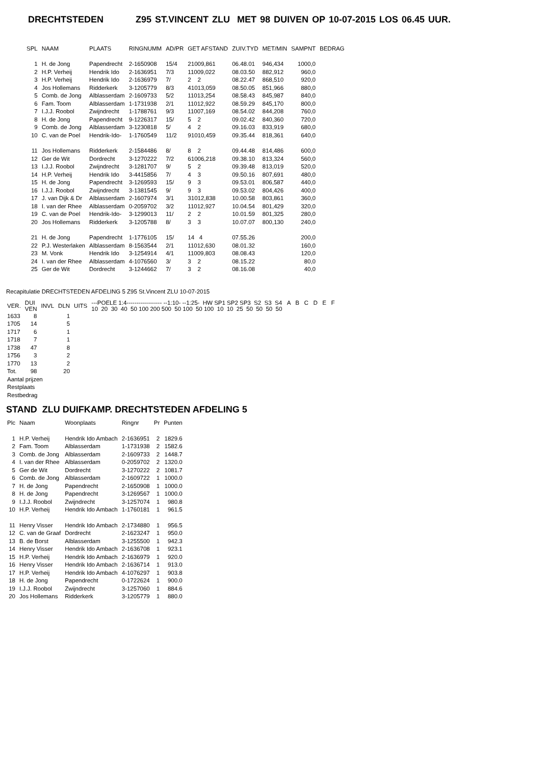DRECHTSTEDEN Z95 ST.VINCENT ZLU MET 98 DUIVEN OP 10-07-2015 LOS 06.45 UUR.
| SPL | NAAM | PLAATS | RINGNUMM | AD/PR | GET AFSTAND | ZUIV.TYD | MET/MIN | SAMPNT | BEDRAG |
| --- | --- | --- | --- | --- | --- | --- | --- | --- | --- |
| 1 | H. de Jong | Papendrecht | 2-1650908 | 15/4 | 21009,861 | 06.48.01 | 946,434 | 1000,0 | |
| 2 | H.P. Verheij | Hendrik Ido | 2-1636951 | 7/3 | 11009,022 | 08.03.50 | 882,912 | 960,0 | |
| 3 | H.P. Verheij | Hendrik Ido | 2-1636979 | 7/ | 2 2 | 08.22.47 | 868,510 | 920,0 | |
| 4 | Jos Hollemans | Ridderkerk | 3-1205779 | 8/3 | 41013,059 | 08.50.05 | 851,966 | 880,0 | |
| 5 | Comb. de Jong | Alblasserdam | 2-1609733 | 5/2 | 11013,254 | 08.58.43 | 845,987 | 840,0 | |
| 6 | Fam. Toom | Alblasserdam | 1-1731938 | 2/1 | 11012,922 | 08.59.29 | 845,170 | 800,0 | |
| 7 | I.J.J. Roobol | Zwijndrecht | 1-1788761 | 9/3 | 11007,169 | 08.54.02 | 844,208 | 760,0 | |
| 8 | H. de Jong | Papendrecht | 9-1226317 | 15/ | 5 2 | 09.02.42 | 840,360 | 720,0 | |
| 9 | Comb. de Jong | Alblasserdam | 3-1230818 | 5/ | 4 2 | 09.16.03 | 833,919 | 680,0 | |
| 10 | C. van de Poel | Hendrik-Ido- | 1-1760549 | 11/2 | 91010,459 | 09.35.44 | 818,361 | 640,0 | |
| 11 | Jos Hollemans | Ridderkerk | 2-1584486 | 8/ | 8 2 | 09.44.48 | 814,486 | 600,0 | |
| 12 | Ger de Wit | Dordrecht | 3-1270222 | 7/2 | 61006,218 | 09.38.10 | 813,324 | 560,0 | |
| 13 | I.J.J. Roobol | Zwijndrecht | 3-1281707 | 9/ | 5 2 | 09.39.48 | 813,019 | 520,0 | |
| 14 | H.P. Verheij | Hendrik Ido | 3-4415856 | 7/ | 4 3 | 09.50.16 | 807,691 | 480,0 | |
| 15 | H. de Jong | Papendrecht | 3-1269593 | 15/ | 9 3 | 09.53.01 | 806,587 | 440,0 | |
| 16 | I.J.J. Roobol | Zwijndrecht | 3-1381545 | 9/ | 9 3 | 09.53.02 | 804,426 | 400,0 | |
| 17 | J. van Dijk & Dr | Alblasserdam | 2-1607974 | 3/1 | 31012,838 | 10.00.58 | 803,861 | 360,0 | |
| 18 | I. van der Rhee | Alblasserdam | 0-2059702 | 3/2 | 11012,927 | 10.04.54 | 801,429 | 320,0 | |
| 19 | C. van de Poel | Hendrik-Ido- | 3-1299013 | 11/ | 2 2 | 10.01.59 | 801,325 | 280,0 | |
| 20 | Jos Hollemans | Ridderkerk | 3-1205788 | 8/ | 3 3 | 10.07.07 | 800,130 | 240,0 | |
| 21 | H. de Jong | Papendrecht | 1-1776105 | 15/ | 14 4 | 07.55.26 | | 200,0 | |
| 22 | P.J. Westerlaken | Alblasserdam | 8-1563544 | 2/1 | 11012,630 | 08.01.32 | | 160,0 | |
| 23 | M. Vonk | Hendrik Ido | 3-1254914 | 4/1 | 11009,803 | 08.08.43 | | 120,0 | |
| 24 | I. van der Rhee | Alblasserdam | 4-1076560 | 3/ | 3 2 | 08.15.22 | | 80,0 | |
| 25 | Ger de Wit | Dordrecht | 3-1244662 | 7/ | 3 2 | 08.16.08 | | 40,0 | |
Recapitulatie DRECHTSTEDEN AFDELING 5 Z95 St.Vincent ZLU 10-07-2015
| VER. | DUI VEN | INVL | DLN | UITS | ---POELE 1:4------------------ --1:10- --1:25- HW SP1 SP2 SP3 S2 S3 S4 A B C D E F 10 20 30 40 50 100 200 500 50 100 50 100 10 10 25 50 50 50 50 |
| 1633 | 8 | | 1 | | |
| 1705 | 14 | | 5 | | |
| 1717 | 6 | | 1 | | |
| 1718 | 7 | | 1 | | |
| 1738 | 47 | | 8 | | |
| 1756 | 3 | | 2 | | |
| 1770 | 13 | | 2 | | |
| Tot. | 98 | | 20 | | |
| Aantal prijzen | | | | | |
| Restplaats | | | | | |
| Restbedrag | | | | | |
STAND ZLU DUIFKAMP. DRECHTSTEDEN AFDELING 5
| Plc | Naam | Woonplaats | Ringnr | Pr | Punten |
| --- | --- | --- | --- | --- | --- |
| 1 | H.P. Verheij | Hendrik Ido Ambach | 2-1636951 | 2 | 1829.6 |
| 2 | Fam. Toom | Alblasserdam | 1-1731938 | 2 | 1582.6 |
| 3 | Comb. de Jong | Alblasserdam | 2-1609733 | 2 | 1448.7 |
| 4 | I. van der Rhee | Alblasserdam | 0-2059702 | 2 | 1320.0 |
| 5 | Ger de Wit | Dordrecht | 3-1270222 | 2 | 1081.7 |
| 6 | Comb. de Jong | Alblasserdam | 2-1609722 | 1 | 1000.0 |
| 7 | H. de Jong | Papendrecht | 2-1650908 | 1 | 1000.0 |
| 8 | H. de Jong | Papendrecht | 3-1269567 | 1 | 1000.0 |
| 9 | I.J.J. Roobol | Zwijndrecht | 3-1257074 | 1 | 980.8 |
| 10 | H.P. Verheij | Hendrik Ido Ambach | 1-1760181 | 1 | 961.5 |
| 11 | Henry Visser | Hendrik Ido Ambach | 2-1734880 | 1 | 956.5 |
| 12 | C. van de Graaf | Dordrecht | 2-1623247 | 1 | 950.0 |
| 13 | B. de Borst | Alblasserdam | 3-1255500 | 1 | 942.3 |
| 14 | Henry Visser | Hendrik Ido Ambach | 2-1636708 | 1 | 923.1 |
| 15 | H.P. Verheij | Hendrik Ido Ambach | 2-1636979 | 1 | 920.0 |
| 16 | Henry Visser | Hendrik Ido Ambach | 2-1636714 | 1 | 913.0 |
| 17 | H.P. Verheij | Hendrik Ido Ambach | 4-1076297 | 1 | 903.8 |
| 18 | H. de Jong | Papendrecht | 0-1722624 | 1 | 900.0 |
| 19 | I.J.J. Roobol | Zwijndrecht | 3-1257060 | 1 | 884.6 |
| 20 | Jos Hollemans | Ridderkerk | 3-1205779 | 1 | 880.0 |